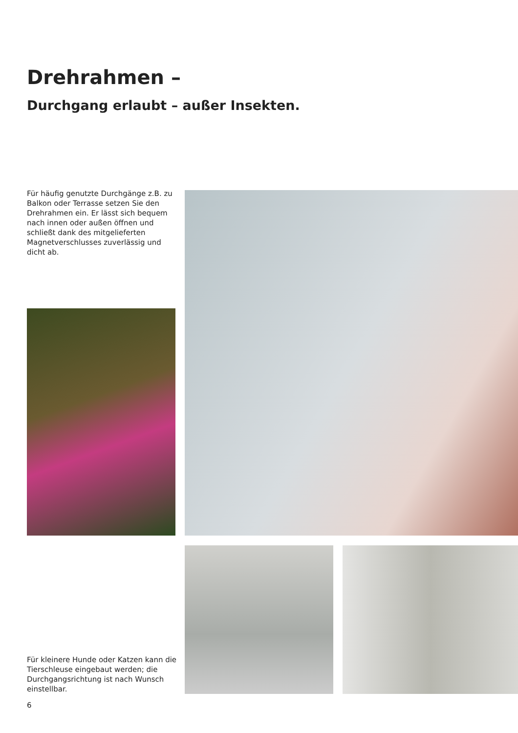Drehrahmen –
Durchgang erlaubt – außer Insekten.
Für häufig genutzte Durchgänge z.B. zu Balkon oder Terrasse setzen Sie den Drehrahmen ein. Er lässt sich bequem nach innen oder außen öffnen und schließt dank des mitgelieferten Magnetverschlusses zuverlässig und dicht ab.
Für kleinere Hunde oder Katzen kann die Tierschleuse eingebaut werden; die Durchgangsrichtung ist nach Wunsch einstellbar.
6